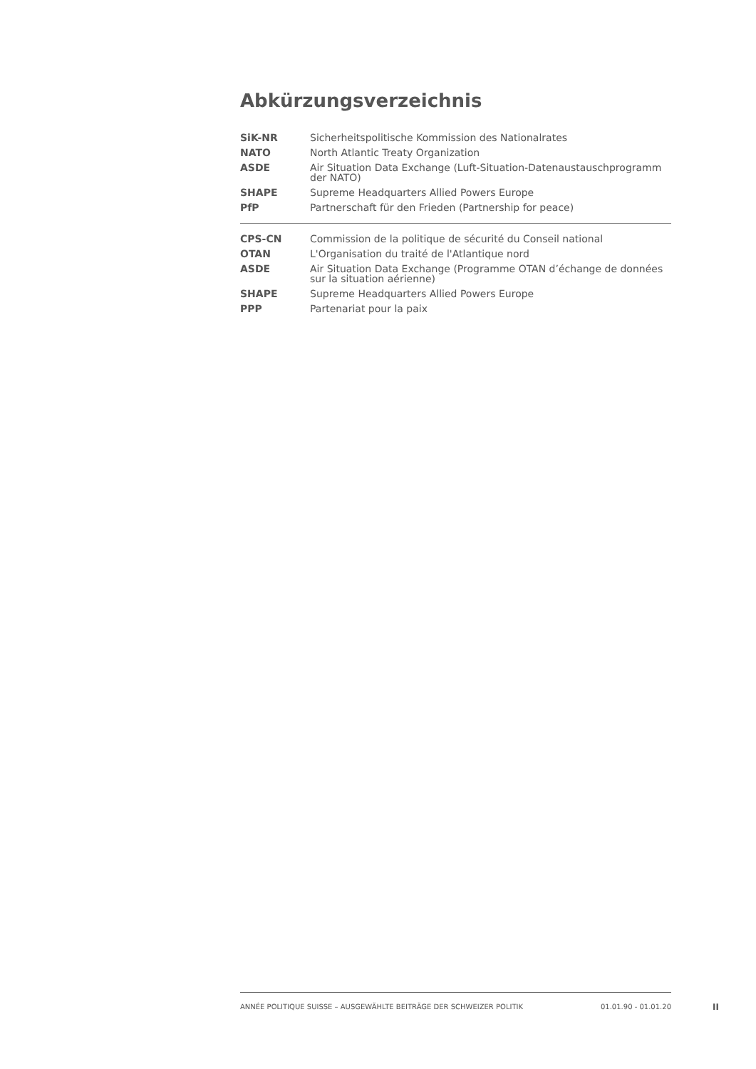Abkürzungsverzeichnis
| SiK-NR | Sicherheitspolitische Kommission des Nationalrates |
| NATO | North Atlantic Treaty Organization |
| ASDE | Air Situation Data Exchange (Luft-Situation-Datenaustauschprogramm der NATO) |
| SHAPE | Supreme Headquarters Allied Powers Europe |
| PfP | Partnerschaft für den Frieden (Partnership for peace) |
| CPS-CN | Commission de la politique de sécurité du Conseil national |
| OTAN | L'Organisation du traité de l'Atlantique nord |
| ASDE | Air Situation Data Exchange (Programme OTAN d’échange de données sur la situation aérienne) |
| SHAPE | Supreme Headquarters Allied Powers Europe |
| PPP | Partenariat pour la paix |
ANNÉE POLITIQUE SUISSE – AUSGEWÄHLTE BEITRÄGE DER SCHWEIZER POLITIK 01.01.90 - 01.01.20
II